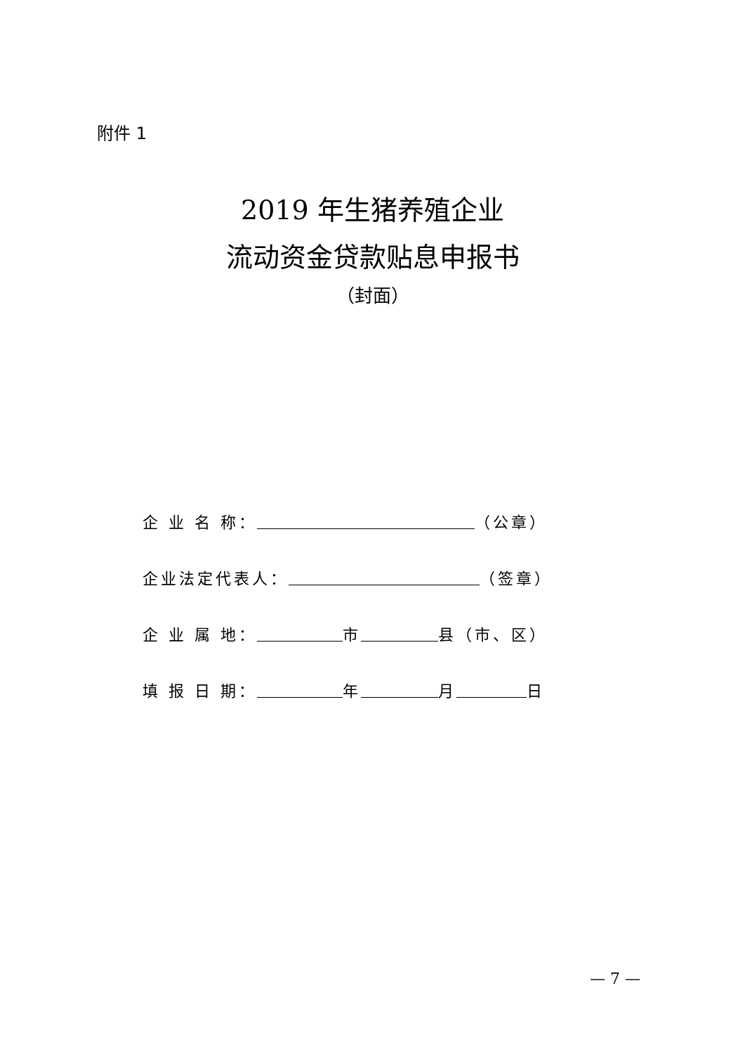附件 1
2019 年生猪养殖企业
流动资金贷款贴息申报书
（封面）
企 业 名 称： （公章）
企业法定代表人： （签章）
企 业 属 地： 市 县（市、区）
填 报 日 期： 年 月 日
— 7 —